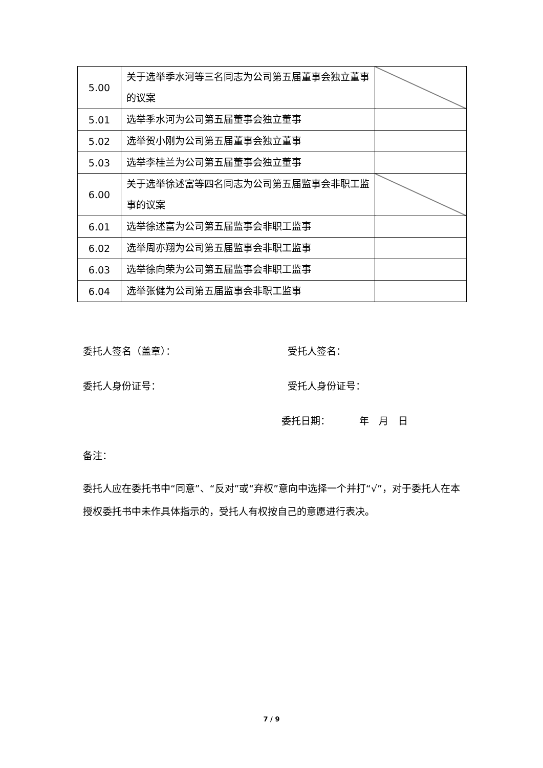| 5.00 | 关于选举季水河等三名同志为公司第五届董事会独立董事的议案 | |
| 5.01 | 选举季水河为公司第五届董事会独立董事 | |
| 5.02 | 选举贺小刚为公司第五届董事会独立董事 | |
| 5.03 | 选举李桂兰为公司第五届董事会独立董事 | |
| 6.00 | 关于选举徐述富等四名同志为公司第五届监事会非职工监事的议案 | |
| 6.01 | 选举徐述富为公司第五届监事会非职工监事 | |
| 6.02 | 选举周亦翔为公司第五届监事会非职工监事 | |
| 6.03 | 选举徐向荣为公司第五届监事会非职工监事 | |
| 6.04 | 选举张健为公司第五届监事会非职工监事 | |
委托人签名（盖章）： 受托人签名：
委托人身份证号： 受托人身份证号：
委托日期：   年 月 日
备注：
委托人应在委托书中“同意”、“反对”或“弃权”意向中选择一个并打“√”，对于委托人在本授权委托书中未作具体指示的，受托人有权按自己的意愿进行表决。
7 / 9